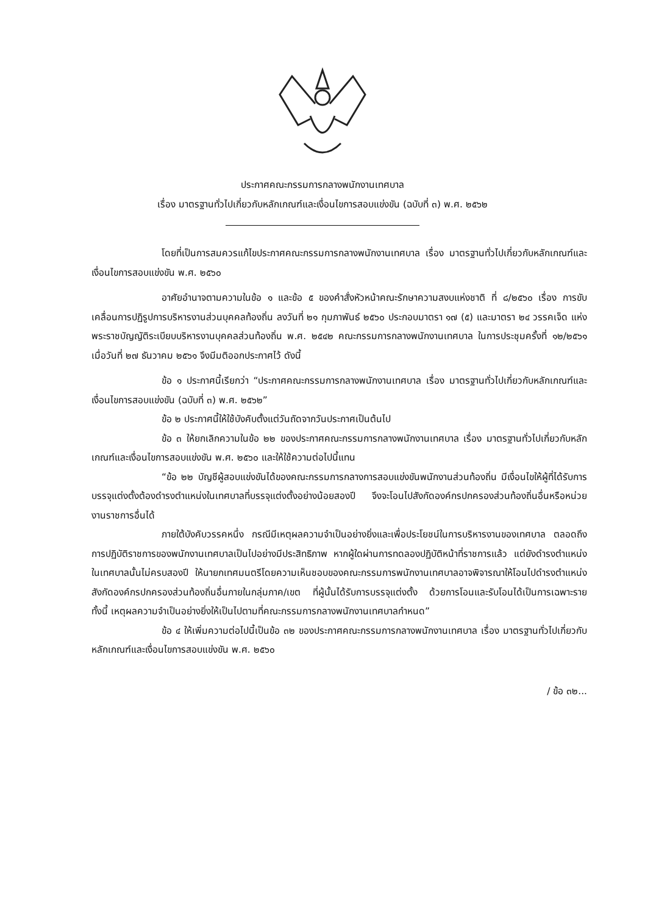ประกาศคณะกรรมการกลางพนักงานเทศบาล
เรื่อง มาตรฐานทั่วไปเกี่ยวกับหลักเกณฑ์และเงื่อนไขการสอบแข่งขัน (ฉบับที่ ๓) พ.ศ. ๒๕๖๒
โดยที่เป็นการสมควรแก้ไขประกาศคณะกรรมการกลางพนักงานเทศบาล เรื่อง มาตรฐานทั่วไปเกี่ยวกับหลักเกณฑ์และเงื่อนไขการสอบแข่งขัน พ.ศ. ๒๕๖๐
อาศัยอำนาจตามความในข้อ ๑ และข้อ ๕ ของคำสั่งหัวหน้าคณะรักษาความสงบแห่งชาติ ที่ ๘/๒๕๖๐ เรื่อง การขับเคลื่อนการปฏิรูปการบริหารงานส่วนบุคคลท้องถิ่น ลงวันที่ ๒๑ กุมภาพันธ์ ๒๕๖๐ ประกอบมาตรา ๑๗ (๕) และมาตรา ๒๔ วรรคเจ็ด แห่งพระราชบัญญัติระเบียบบริหารงานบุคคลส่วนท้องถิ่น พ.ศ. ๒๕๔๒ คณะกรรมการกลางพนักงานเทศบาล ในการประชุมครั้งที่ ๑๒/๒๕๖๑ เมื่อวันที่ ๒๗ ธันวาคม ๒๕๖๑ จึงมีมติออกประกาศไว้ ดังนี้
ข้อ ๑ ประกาศนี้เรียกว่า “ประกาศคณะกรรมการกลางพนักงานเทศบาล เรื่อง มาตรฐานทั่วไปเกี่ยวกับหลักเกณฑ์และเงื่อนไขการสอบแข่งขัน (ฉบับที่ ๓) พ.ศ. ๒๕๖๒”
ข้อ ๒ ประกาศนี้ให้ใช้บังคับตั้งแต่วันถัดจากวันประกาศเป็นต้นไป
ข้อ ๓ ให้ยกเลิกความในข้อ ๒๒ ของประกาศคณะกรรมการกลางพนักงานเทศบาล เรื่อง มาตรฐานทั่วไปเกี่ยวกับหลักเกณฑ์และเงื่อนไขการสอบแข่งขัน พ.ศ. ๒๕๖๐ และให้ใช้ความต่อไปนี้แทน
“ข้อ ๒๒ บัญชีผู้สอบแข่งขันได้ของคณะกรรมการกลางการสอบแข่งขันพนักงานส่วนท้องถิ่น มีเงื่อนไขให้ผู้ที่ได้รับการบรรจุแต่งตั้งต้องดำรงตำแหน่งในเทศบาลที่บรรจุแต่งตั้งอย่างน้อยสองปี จึงจะโอนไปสังกัดองค์กรปกครองส่วนท้องถิ่นอื่นหรือหน่วยงานราชการอื่นได้
ภายใต้บังคับวรรคหนึ่ง กรณีมีเหตุผลความจำเป็นอย่างยิ่งและเพื่อประโยชน์ในการบริหารงานของเทศบาล ตลอดถึงการปฏิบัติราชการของพนักงานเทศบาลเป็นไปอย่างมีประสิทธิภาพ หากผู้ใดผ่านการทดลองปฏิบัติหน้าที่ราชการแล้ว แต่ยังดำรงตำแหน่งในเทศบาลนั้นไม่ครบสองปี ให้นายกเทศมนตรีโดยความเห็นชอบของคณะกรรมการพนักงานเทศบาลอาจพิจารณาให้โอนไปดำรงตำแหน่งสังกัดองค์กรปกครองส่วนท้องถิ่นอื่นภายในกลุ่มภาค/เขต ที่ผู้นั้นได้รับการบรรจุแต่งตั้ง ด้วยการโอนและรับโอนได้เป็นการเฉพาะราย ทั้งนี้ เหตุผลความจำเป็นอย่างยิ่งให้เป็นไปตามที่คณะกรรมการกลางพนักงานเทศบาลกำหนด”
ข้อ ๔ ให้เพิ่มความต่อไปนี้เป็นข้อ ๓๒ ของประกาศคณะกรรมการกลางพนักงานเทศบาล เรื่อง มาตรฐานทั่วไปเกี่ยวกับหลักเกณฑ์และเงื่อนไขการสอบแข่งขัน พ.ศ. ๒๕๖๐
/ ข้อ ๓๒...